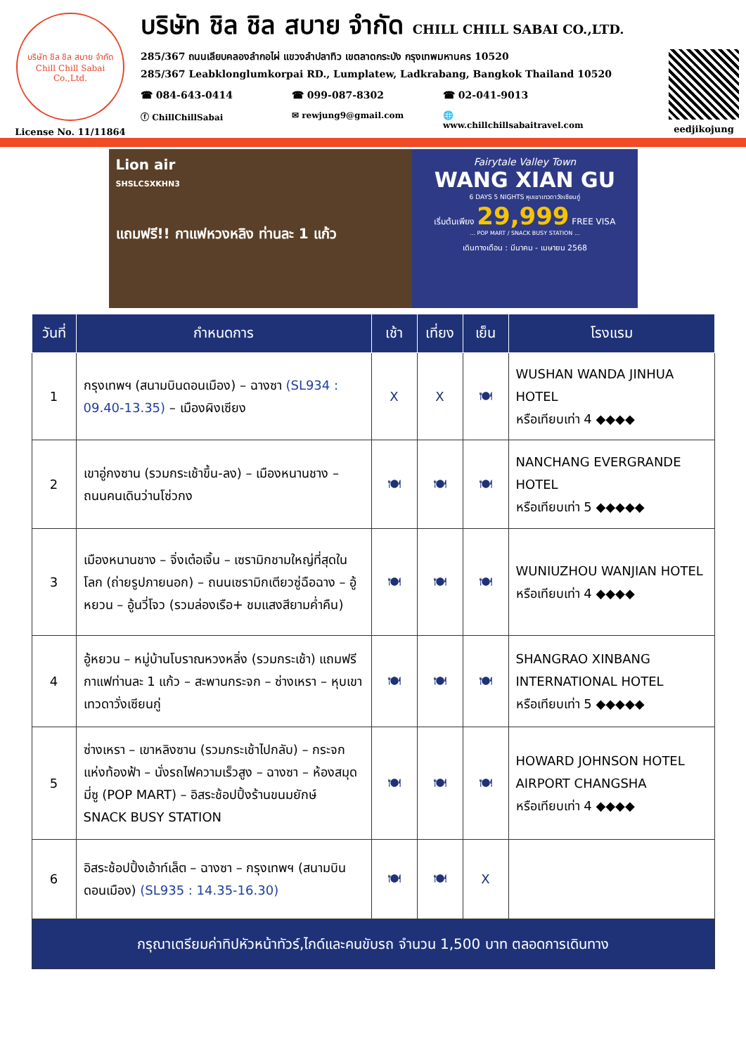บริษัท ชิล ชิล สบาย จำกัด
Chill Chill Sabai Co.,Ltd.
License No. 11/11864
บริษัท ชิล ชิล สบาย จำกัด CHILL CHILL SABAI CO.,LTD.
285/367 ถนนเลียบคลองลำกอไผ่ แขวงลำปลาทิว เขตลาดกระบัง กรุงเทพมหานคร 10520
285/367 Leabklonglumkorpai RD., Lumplatew, Ladkrabang, Bangkok Thailand 10520
☎ 084-643-0414 ☎ 099-087-8302 ☎ 02-041-9013
ⓕ ChillChillSabai ✉ rewjung9@gmail.com 🌐 www.chillchillsabaitravel.com
eedjikojung
Lion air
SHSLCSXKHN3
แถมฟรี!! กาแฟหวงหลิง ท่านละ 1 แก้ว
Fairytale Valley Town
WANG XIAN GU
6 DAYS 5 NIGHTS หุบเขาเทวดาวังเซียนกู่
เริ่มต้นเพียง 29,999 FREE VISA
... POP MART / SNACK BUSY STATION ...
เดินทางเดือน : มีนาคม - เมษายน 2568
| วันที่ | กำหนดการ | เช้า | เที่ยง | เย็น | โรงแรม |
| --- | --- | --- | --- | --- | --- |
| 1 | กรุงเทพฯ (สนามบินดอนเมือง) – ฉางซา (SL934 : 09.40-13.35) – เมืองผิงเซียง | X | X | 🍽 | WUSHAN WANDA JINHUA HOTEL หรือเทียบเท่า 4 ◆◆◆◆ |
| 2 | เขาอู่กงซาน (รวมกระเช้าขึ้น-ลง) – เมืองหนานชาง – ถนนคนเดินว่านโซ่วกง | 🍽 | 🍽 | 🍽 | NANCHANG EVERGRANDE HOTEL หรือเทียบเท่า 5 ◆◆◆◆◆ |
| 3 | เมืองหนานชาง – จิ่งเต๋อเจิ้น – เซรามิกชามใหญ่ที่สุดในโลก (ถ่ายรูปภายนอก) – ถนนเซรามิกเตียวซู่ฉือฉาง – อู้หยวน – อู้นวี่โจว (รวมล่องเรือ+ ชมแสงสียามค่ำคืน) | 🍽 | 🍽 | 🍽 | WUNIUZHOU WANJIAN HOTEL หรือเทียบเท่า 4 ◆◆◆◆ |
| 4 | อู้หยวน – หมู่บ้านโบราณหวงหลิ่ง (รวมกระเช้า) แถมฟรีกาแฟท่านละ 1 แก้ว – สะพานกระจก – ซ่างเหรา – หุบเขาเทวดาวั่งเซียนกู่ | 🍽 | 🍽 | 🍽 | SHANGRAO XINBANG INTERNATIONAL HOTEL หรือเทียบเท่า 5 ◆◆◆◆◆ |
| 5 | ซ่างเหรา – เขาหลิงซาน (รวมกระเช้าไปกลับ) – กระจกแห่งท้องฟ้า – นั่งรถไฟความเร็วสูง – ฉางซา – ห้องสมุดมี่ซู (POP MART) – อิสระช้อปปิ้งร้านขนมยักษ์ SNACK BUSY STATION | 🍽 | 🍽 | 🍽 | HOWARD JOHNSON HOTEL AIRPORT CHANGSHA หรือเทียบเท่า 4 ◆◆◆◆ |
| 6 | อิสระช้อปปิ้งเอ้าท์เล็ต – ฉางซา – กรุงเทพฯ (สนามบินดอนเมือง) (SL935 : 14.35-16.30) | 🍽 | 🍽 | X | |
| กรุณาเตรียมค่าทิปหัวหน้าทัวร์,ไกด์และคนขับรถ จำนวน 1,500 บาท ตลอดการเดินทาง | | | | | |